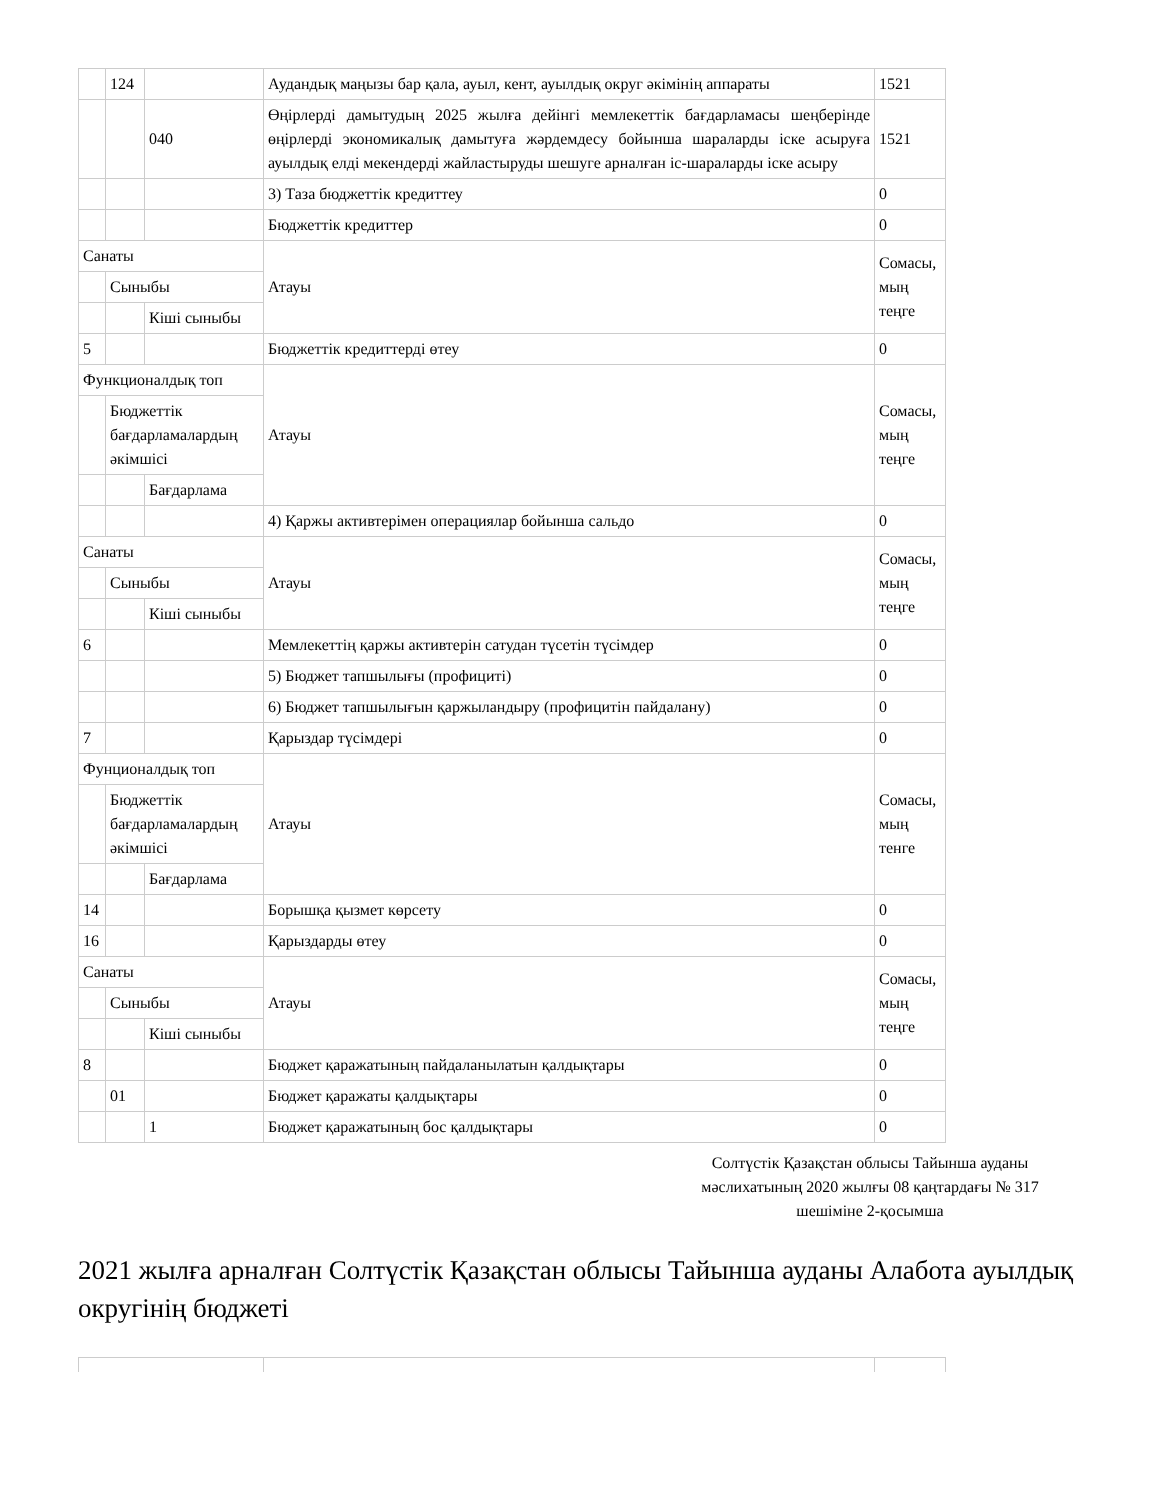| | 124 | | Аудандық маңызы бар қала, ауыл, кент, ауылдық округ әкімінің аппараты | 1521 |
| | | 040 | Өңірлерді дамытудың 2025 жылға дейінгі мемлекеттік бағдарламасы шеңберінде өңірлерді экономикалық дамытуға жәрдемдесу бойынша шараларды іске асыруға ауылдық елді мекендерді жайластыруды шешуге арналған іс-шараларды іске асыру | 1521 |
| | | | 3) Таза бюджеттік кредиттеу | 0 |
| | | | Бюджеттік кредиттер | 0 |
| Санаты | | | Атауы | Сомасы, мың теңге |
| | Сыныбы | | | |
| | | Кіші сыныбы | | |
| 5 | | | Бюджеттік кредиттерді өтеу | 0 |
| Функционалдық топ | | | Атауы | Сомасы, мың теңге |
| | Бюджеттік бағдарламалардың әкімшісі | | | |
| | | Бағдарлама | | |
| | | | 4) Қаржы активтерімен операциялар бойынша сальдо | 0 |
| Санаты | | | Атауы | Сомасы, мың теңге |
| | Сыныбы | | | |
| | | Кіші сыныбы | | |
| 6 | | | Мемлекеттің қаржы активтерін сатудан түсетін түсімдер | 0 |
| | | | 5) Бюджет тапшылығы (профициті) | 0 |
| | | | 6) Бюджет тапшылығын қаржыландыру (профицитін пайдалану) | 0 |
| 7 | | | Қарыздар түсімдері | 0 |
| Фунционалдық топ | | | Атауы | Сомасы, мың тенге |
| | Бюджеттік бағдарламалардың әкімшісі | | | |
| | | Бағдарлама | | |
| 14 | | | Борышқа қызмет көрсету | 0 |
| 16 | | | Қарыздарды өтеу | 0 |
| Санаты | | | Атауы | Сомасы, мың теңге |
| | Сыныбы | | | |
| | | Кіші сыныбы | | |
| 8 | | | Бюджет қаражатының пайдаланылатын қалдықтары | 0 |
| | 01 | | Бюджет қаражаты қалдықтары | 0 |
| | | 1 | Бюджет қаражатының бос қалдықтары | 0 |
Солтүстік Қазақстан облысы Тайынша ауданы мәслихатының 2020 жылғы 08 қаңтардағы № 317 шешіміне 2-қосымша
2021 жылға арналған Солтүстік Қазақстан облысы Тайынша ауданы Алабота ауылдық округінің бюджеті